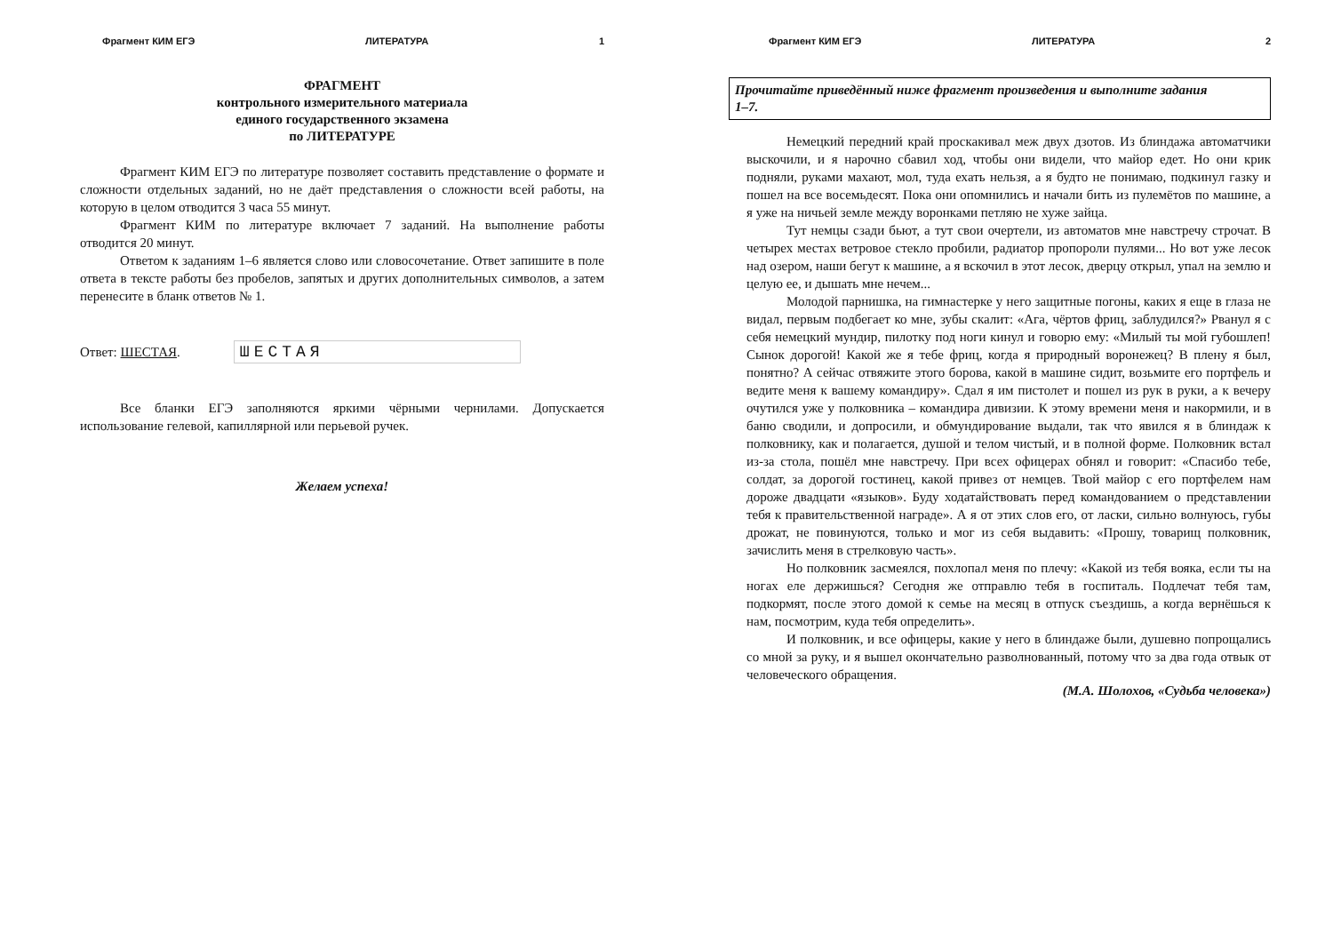Фрагмент КИМ ЕГЭ ЛИТЕРАТУРА 1
ФРАГМЕНТ
контрольного измерительного материала
единого государственного экзамена
по ЛИТЕРАТУРЕ
Фрагмент КИМ ЕГЭ по литературе позволяет составить представление о формате и сложности отдельных заданий, но не даёт представления о сложности всей работы, на которую в целом отводится 3 часа 55 минут.
Фрагмент КИМ по литературе включает 7 заданий. На выполнение работы отводится 20 минут.
Ответом к заданиям 1–6 является слово или словосочетание. Ответ запишите в поле ответа в тексте работы без пробелов, запятых и других дополнительных символов, а затем перенесите в бланк ответов № 1.
Ответ: ШЕСТАЯ. ШЕСТАЯ
Все бланки ЕГЭ заполняются яркими чёрными чернилами. Допускается использование гелевой, капиллярной или перьевой ручек.
Желаем успеха!
Фрагмент КИМ ЕГЭ ЛИТЕРАТУРА 2
Прочитайте приведённый ниже фрагмент произведения и выполните задания
1–7.
Немецкий передний край проскакивал меж двух дзотов. Из блиндажа автоматчики выскочили, и я нарочно сбавил ход, чтобы они видели, что майор едет. Но они крик подняли, руками махают, мол, туда ехать нельзя, а я будто не понимаю, подкинул газку и пошел на все восемьдесят. Пока они опомнились и начали бить из пулемётов по машине, а я уже на ничьей земле между воронками петляю не хуже зайца.
Тут немцы сзади бьют, а тут свои очертели, из автоматов мне навстречу строчат. В четырех местах ветровое стекло пробили, радиатор пропороли пулями... Но вот уже лесок над озером, наши бегут к машине, а я вскочил в этот лесок, дверцу открыл, упал на землю и целую ее, и дышать мне нечем...
Молодой парнишка, на гимнастерке у него защитные погоны, каких я еще в глаза не видал, первым подбегает ко мне, зубы скалит: «Ага, чёртов фриц, заблудился?» Рванул я с себя немецкий мундир, пилотку под ноги кинул и говорю ему: «Милый ты мой губошлеп! Сынок дорогой! Какой же я тебе фриц, когда я природный воронежец? В плену я был, понятно? А сейчас отвяжите этого борова, какой в машине сидит, возьмите его портфель и ведите меня к вашему командиру». Сдал я им пистолет и пошел из рук в руки, а к вечеру очутился уже у полковника – командира дивизии. К этому времени меня и накормили, и в баню сводили, и допросили, и обмундирование выдали, так что явился я в блиндаж к полковнику, как и полагается, душой и телом чистый, и в полной форме. Полковник встал из-за стола, пошёл мне навстречу. При всех офицерах обнял и говорит: «Спасибо тебе, солдат, за дорогой гостинец, какой привез от немцев. Твой майор с его портфелем нам дороже двадцати «языков». Буду ходатайствовать перед командованием о представлении тебя к правительственной награде». А я от этих слов его, от ласки, сильно волнуюсь, губы дрожат, не повинуются, только и мог из себя выдавить: «Прошу, товарищ полковник, зачислить меня в стрелковую часть».
Но полковник засмеялся, похлопал меня по плечу: «Какой из тебя вояка, если ты на ногах еле держишься? Сегодня же отправлю тебя в госпиталь. Подлечат тебя там, подкормят, после этого домой к семье на месяц в отпуск съездишь, а когда вернёшься к нам, посмотрим, куда тебя определить».
И полковник, и все офицеры, какие у него в блиндаже были, душевно попрощались со мной за руку, и я вышел окончательно разволнованный, потому что за два года отвык от человеческого обращения.
(М.А. Шолохов, «Судьба человека»)